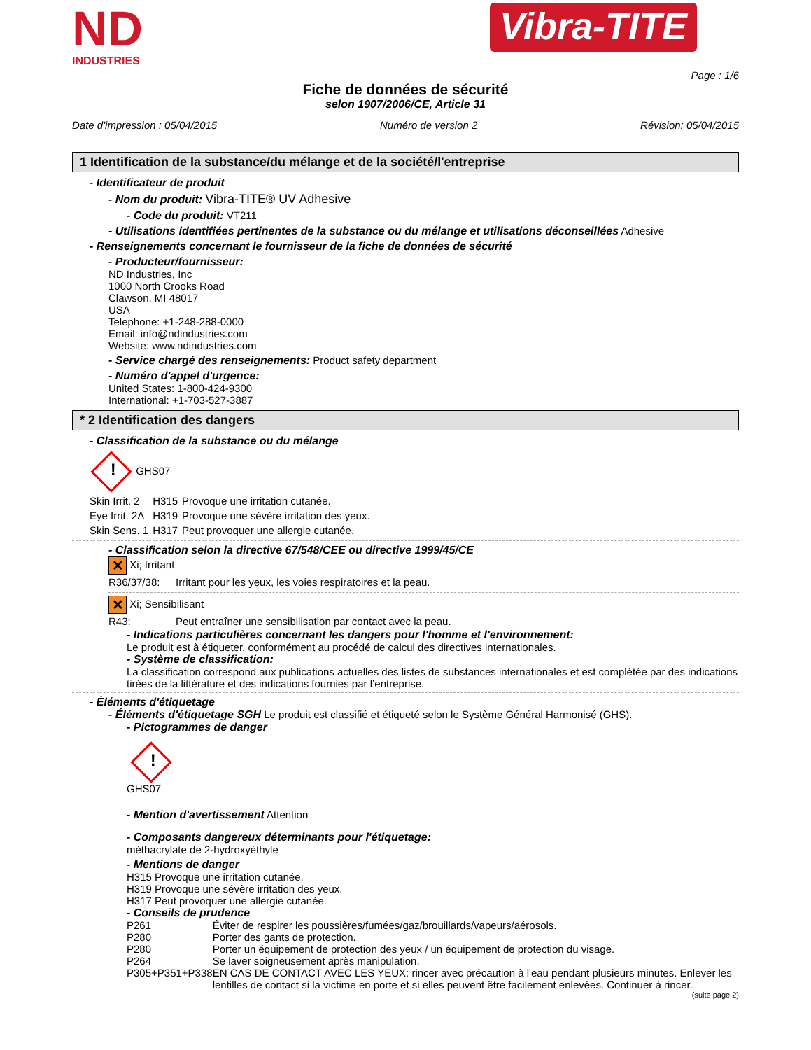ND
INDUSTRIES
Vibra-TITE
Page : 1/6
Fiche de données de sécurité
selon 1907/2006/CE, Article 31
Date d'impression : 05/04/2015 Numéro de version 2 Révision: 05/04/2015
1 Identification de la substance/du mélange et de la société/l'entreprise
- Identificateur de produit
- Nom du produit: Vibra-TITE® UV Adhesive
- Code du produit: VT211
- Utilisations identifiées pertinentes de la substance ou du mélange et utilisations déconseillées Adhesive
- Renseignements concernant le fournisseur de la fiche de données de sécurité
- Producteur/fournisseur:
ND Industries, Inc
1000 North Crooks Road
Clawson, MI 48017
USA
Telephone: +1-248-288-0000
Email: info@ndindustries.com
Website: www.ndindustries.com
- Service chargé des renseignements: Product safety department
- Numéro d'appel d'urgence:
United States: 1-800-424-9300
International: +1-703-527-3887
* 2 Identification des dangers
- Classification de la substance ou du mélange
! GHS07
| Skin Irrit. 2 | H315 | Provoque une irritation cutanée. |
| Eye Irrit. 2A | H319 | Provoque une sévère irritation des yeux. |
| Skin Sens. 1 | H317 | Peut provoquer une allergie cutanée. |
- Classification selon la directive 67/548/CEE ou directive 1999/45/CE
✕ Xi; Irritant
| R36/37/38: | Irritant pour les yeux, les voies respiratoires et la peau. |
✕ Xi; Sensibilisant
| R43: | Peut entraîner une sensibilisation par contact avec la peau. |
- Indications particulières concernant les dangers pour l'homme et l'environnement:
Le produit est à étiqueter, conformément au procédé de calcul des directives internationales.
- Système de classification:
La classification correspond aux publications actuelles des listes de substances internationales et est complétée par des indications tirées de la littérature et des indications fournies par l’entreprise.
- Éléments d'étiquetage
- Éléments d'étiquetage SGH Le produit est classifié et étiqueté selon le Système Général Harmonisé (GHS).
- Pictogrammes de danger
!
GHS07
- Mention d'avertissement Attention
- Composants dangereux déterminants pour l'étiquetage:
méthacrylate de 2-hydroxyéthyle
- Mentions de danger
H315 Provoque une irritation cutanée.
H319 Provoque une sévère irritation des yeux.
H317 Peut provoquer une allergie cutanée.
- Conseils de prudence
| P261 | Éviter de respirer les poussières/fumées/gaz/brouillards/vapeurs/aérosols. |
| P280 | Porter des gants de protection. |
| P280 | Porter un équipement de protection des yeux / un équipement de protection du visage. |
| P264 | Se laver soigneusement après manipulation. |
| P305+P351+P338 | EN CAS DE CONTACT AVEC LES YEUX: rincer avec précaution à l'eau pendant plusieurs minutes. Enlever les lentilles de contact si la victime en porte et si elles peuvent être facilement enlevées. Continuer à rincer. |
(suite page 2)